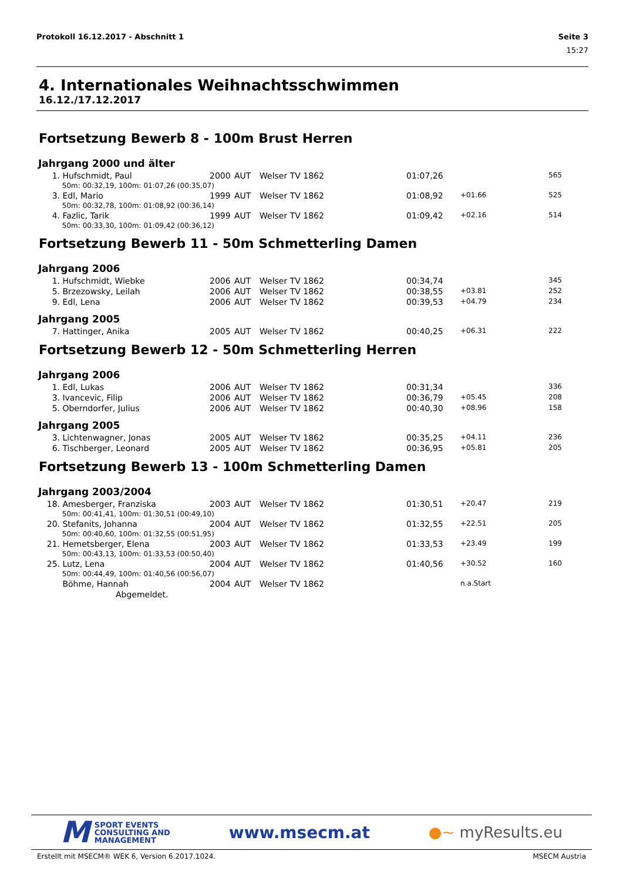Protokoll 16.12.2017 - Abschnitt 1 Seite 3
15:27
4. Internationales Weihnachtsschwimmen
16.12./17.12.2017
Fortsetzung Bewerb 8 - 100m Brust Herren
Jahrgang 2000 und älter
| 1. | Hufschmidt, Paul | 2000 | AUT | Welser TV 1862 | 01:07,26 | | 565 |
| | 50m: 00:32,19, 100m: 01:07,26 (00:35,07) | | | | | | |
| 3. | Edl, Mario | 1999 | AUT | Welser TV 1862 | 01:08,92 | +01.66 | 525 |
| | 50m: 00:32,78, 100m: 01:08,92 (00:36,14) | | | | | | |
| 4. | Fazlic, Tarik | 1999 | AUT | Welser TV 1862 | 01:09,42 | +02.16 | 514 |
| | 50m: 00:33,30, 100m: 01:09,42 (00:36,12) | | | | | | |
Fortsetzung Bewerb 11 - 50m Schmetterling Damen
Jahrgang 2006
| 1. | Hufschmidt, Wiebke | 2006 | AUT | Welser TV 1862 | 00:34,74 | | 345 |
| 5. | Brzezowsky, Leilah | 2006 | AUT | Welser TV 1862 | 00:38,55 | +03.81 | 252 |
| 9. | Edl, Lena | 2006 | AUT | Welser TV 1862 | 00:39,53 | +04.79 | 234 |
Jahrgang 2005
| 7. | Hattinger, Anika | 2005 | AUT | Welser TV 1862 | 00:40,25 | +06.31 | 222 |
Fortsetzung Bewerb 12 - 50m Schmetterling Herren
Jahrgang 2006
| 1. | Edl, Lukas | 2006 | AUT | Welser TV 1862 | 00:31,34 | | 336 |
| 3. | Ivancevic, Filip | 2006 | AUT | Welser TV 1862 | 00:36,79 | +05.45 | 208 |
| 5. | Oberndorfer, Julius | 2006 | AUT | Welser TV 1862 | 00:40,30 | +08.96 | 158 |
Jahrgang 2005
| 3. | Lichtenwagner, Jonas | 2005 | AUT | Welser TV 1862 | 00:35,25 | +04.11 | 236 |
| 6. | Tischberger, Leonard | 2005 | AUT | Welser TV 1862 | 00:36,95 | +05.81 | 205 |
Fortsetzung Bewerb 13 - 100m Schmetterling Damen
Jahrgang 2003/2004
| 18. | Amesberger, Franziska | 2003 | AUT | Welser TV 1862 | 01:30,51 | +20.47 | 219 |
| | 50m: 00:41,41, 100m: 01:30,51 (00:49,10) | | | | | | |
| 20. | Stefanits, Johanna | 2004 | AUT | Welser TV 1862 | 01:32,55 | +22.51 | 205 |
| | 50m: 00:40,60, 100m: 01:32,55 (00:51,95) | | | | | | |
| 21. | Hemetsberger, Elena | 2003 | AUT | Welser TV 1862 | 01:33,53 | +23.49 | 199 |
| | 50m: 00:43,13, 100m: 01:33,53 (00:50,40) | | | | | | |
| 25. | Lutz, Lena | 2004 | AUT | Welser TV 1862 | 01:40,56 | +30.52 | 160 |
| | 50m: 00:44,49, 100m: 01:40,56 (00:56,07) | | | | | | |
| | Böhme, Hannah | 2004 | AUT | Welser TV 1862 | | n.a.Start | |
| | Abgemeldet. | | | | | | |
M SPORT EVENTS
CONSULTING AND
MANAGEMENT
www.msecm.at ●~ myResults.eu
Erstellt mit MSECM® WEK 6, Version 6.2017.1024. MSECM Austria